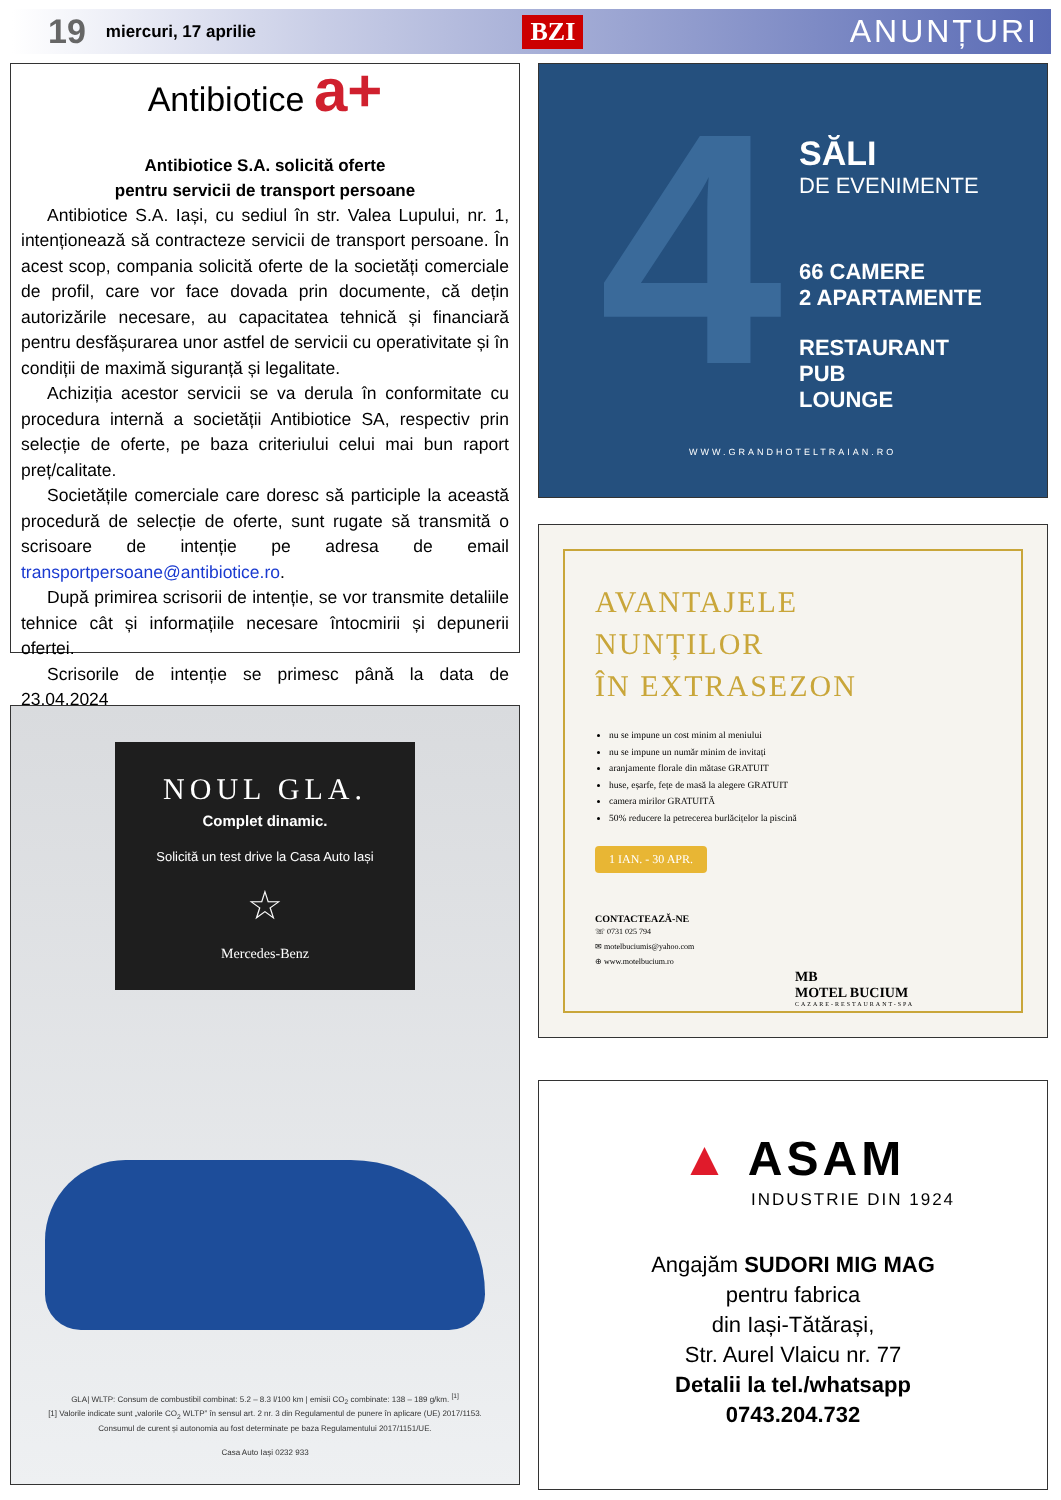19 miercuri, 17 aprilie
BZI ANUNȚURI
Antibiotice a+
Antibiotice S.A. solicită oferte
pentru servicii de transport persoane
Antibiotice S.A. Iași, cu sediul în str. Valea Lupului, nr. 1, intenționează să contracteze servicii de transport persoane. În acest scop, compania solicită oferte de la societăți comerciale de profil, care vor face dovada prin documente, că dețin autorizările necesare, au capacitatea tehnică și financiară pentru desfășurarea unor astfel de servicii cu operativitate și în condiții de maximă siguranță și legalitate.
Achiziția acestor servicii se va derula în conformitate cu procedura internă a societății Antibiotice SA, respectiv prin selecție de oferte, pe baza criteriului celui mai bun raport preț/calitate.
Societățile comerciale care doresc să participle la această procedură de selecție de oferte, sunt rugate să transmită o scrisoare de intenție pe adresa de email transportpersoane@antibiotice.ro.
După primirea scrisorii de intenție, se vor transmite detaliile tehnice cât și informațiile necesare întocmirii și depunerii ofertei.
Scrisorile de intenție se primesc până la data de 23.04.2024
NOUL GLA.
Complet dinamic.
Solicită un test drive la Casa Auto Iași
☆
Mercedes-Benz
GLA| WLTP: Consum de combustibil combinat: 5.2 – 8.3 l/100 km | emisii CO<sub>2</sub> combinate: 138 – 189 g/km. <sup>[1]</sup>
[1] Valorile indicate sunt „valorile CO<sub>2</sub> WLTP” în sensul art. 2 nr. 3 din Regulamentul de punere în aplicare (UE) 2017/1153.
Consumul de curent și autonomia au fost determinate pe baza Regulamentului 2017/1151/UE.
Casa Auto Iași 0232 933
4
SĂLI
DE EVENIMENTE
66 CAMERE
2 APARTAMENTE
RESTAURANT
PUB
LOUNGE
WWW.GRANDHOTELTRAIAN.RO
AVANTAJELE
NUNȚILOR
ÎN EXTRASEZON
nu se impune un cost minim al meniului
nu se impune un număr minim de invitați
aranjamente florale din mătase GRATUIT
huse, eșarfe, fețe de masă la alegere GRATUIT
camera mirilor GRATUITĂ
50% reducere la petrecerea burlăcițelor la piscină
1 IAN. - 30 APR.
CONTACTEAZĂ-NE
☏ 0731 025 794
✉ motelbuciumis@yahoo.com
⊕ www.motelbucium.ro
MB
MOTEL BUCIUM
CAZARE-RESTAURANT-SPA
▲ ASAM
INDUSTRIE DIN 1924
Angajăm SUDORI MIG MAG
pentru fabrica
din Iași-Tătărași,
Str. Aurel Vlaicu nr. 77
Detalii la tel./whatsapp
0743.204.732